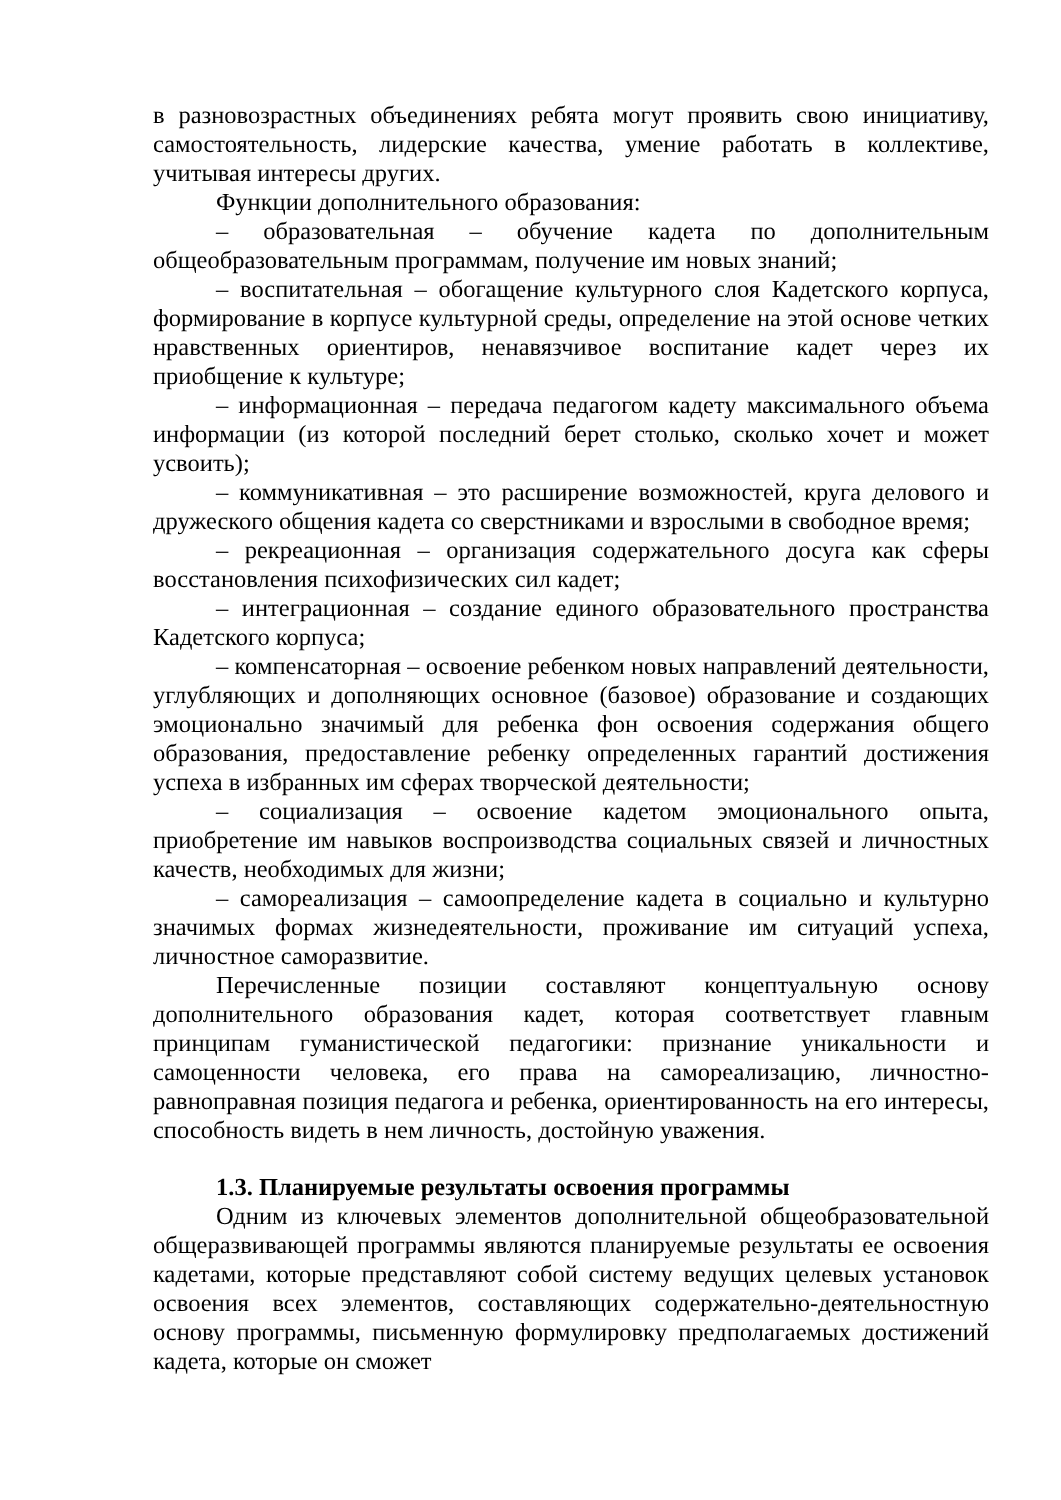в разновозрастных объединениях ребята могут проявить свою инициативу, самостоятельность, лидерские качества, умение работать в коллективе, учитывая интересы других.
Функции дополнительного образования:
– образовательная – обучение кадета по дополнительным общеобразовательным программам, получение им новых знаний;
– воспитательная – обогащение культурного слоя Кадетского корпуса, формирование в корпусе культурной среды, определение на этой основе четких нравственных ориентиров, ненавязчивое воспитание кадет через их приобщение к культуре;
– информационная – передача педагогом кадету максимального объема информации (из которой последний берет столько, сколько хочет и может усвоить);
– коммуникативная – это расширение возможностей, круга делового и дружеского общения кадета со сверстниками и взрослыми в свободное время;
– рекреационная – организация содержательного досуга как сферы восстановления психофизических сил кадет;
– интеграционная – создание единого образовательного пространства Кадетского корпуса;
– компенсаторная – освоение ребенком новых направлений деятельности, углубляющих и дополняющих основное (базовое) образование и создающих эмоционально значимый для ребенка фон освоения содержания общего образования, предоставление ребенку определенных гарантий достижения успеха в избранных им сферах творческой деятельности;
– социализация – освоение кадетом эмоционального опыта, приобретение им навыков воспроизводства социальных связей и личностных качеств, необходимых для жизни;
– самореализация – самоопределение кадета в социально и культурно значимых формах жизнедеятельности, проживание им ситуаций успеха, личностное саморазвитие.
Перечисленные позиции составляют концептуальную основу дополнительного образования кадет, которая соответствует главным принципам гуманистической педагогики: признание уникальности и самоценности человека, его права на самореализацию, личностно-равноправная позиция педагога и ребенка, ориентированность на его интересы, способность видеть в нем личность, достойную уважения.
1.3. Планируемые результаты освоения программы
Одним из ключевых элементов дополнительной общеобразовательной общеразвивающей программы являются планируемые результаты ее освоения кадетами, которые представляют собой систему ведущих целевых установок освоения всех элементов, составляющих содержательно-деятельностную основу программы, письменную формулировку предполагаемых достижений кадета, которые он сможет